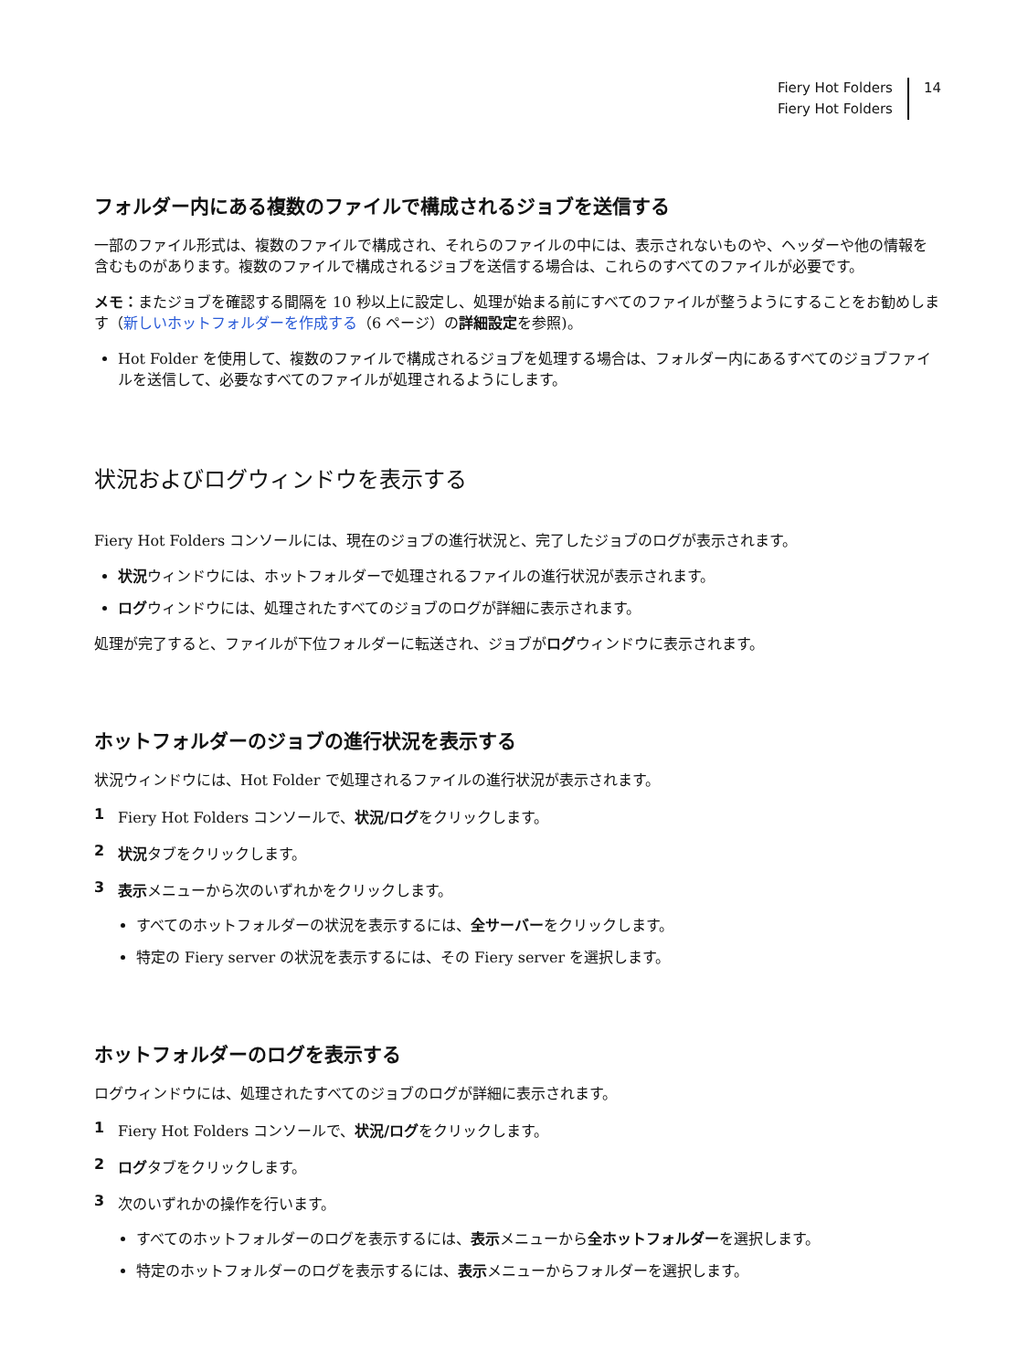Fiery Hot Folders
Fiery Hot Folders
14
フォルダー内にある複数のファイルで構成されるジョブを送信する
一部のファイル形式は、複数のファイルで構成され、それらのファイルの中には、表示されないものや、ヘッダーや他の情報を含むものがあります。複数のファイルで構成されるジョブを送信する場合は、これらのすべてのファイルが必要です。
メモ：またジョブを確認する間隔を 10 秒以上に設定し、処理が始まる前にすべてのファイルが整うようにすることをお勧めします（新しいホットフォルダーを作成する（6 ページ）の詳細設定を参照)。
Hot Folder を使用して、複数のファイルで構成されるジョブを処理する場合は、フォルダー内にあるすべてのジョブファイルを送信して、必要なすべてのファイルが処理されるようにします。
状況およびログウィンドウを表示する
Fiery Hot Folders コンソールには、現在のジョブの進行状況と、完了したジョブのログが表示されます。
状況ウィンドウには、ホットフォルダーで処理されるファイルの進行状況が表示されます。
ログウィンドウには、処理されたすべてのジョブのログが詳細に表示されます。
処理が完了すると、ファイルが下位フォルダーに転送され、ジョブがログウィンドウに表示されます。
ホットフォルダーのジョブの進行状況を表示する
状況ウィンドウには、Hot Folder で処理されるファイルの進行状況が表示されます。
1 Fiery Hot Folders コンソールで、状況/ログをクリックします。
2 状況タブをクリックします。
3 表示メニューから次のいずれかをクリックします。
すべてのホットフォルダーの状況を表示するには、全サーバーをクリックします。
特定の Fiery server の状況を表示するには、その Fiery server を選択します。
ホットフォルダーのログを表示する
ログウィンドウには、処理されたすべてのジョブのログが詳細に表示されます。
1 Fiery Hot Folders コンソールで、状況/ログをクリックします。
2 ログタブをクリックします。
3 次のいずれかの操作を行います。
すべてのホットフォルダーのログを表示するには、表示メニューから全ホットフォルダーを選択します。
特定のホットフォルダーのログを表示するには、表示メニューからフォルダーを選択します。